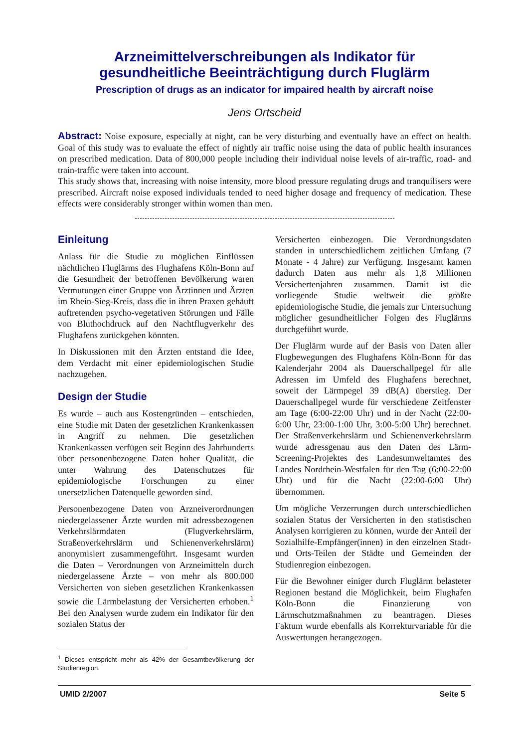Arzneimittelverschreibungen als Indikator für
gesundheitliche Beeinträchtigung durch Fluglärm
Prescription of drugs as an indicator for impaired health by aircraft noise
Jens Ortscheid
Abstract: Noise exposure, especially at night, can be very disturbing and eventually have an effect on health. Goal of this study was to evaluate the effect of nightly air traffic noise using the data of public health insurances on prescribed medication. Data of 800,000 people including their individual noise levels of air-traffic, road- and train-traffic were taken into account.
This study shows that, increasing with noise intensity, more blood pressure regulating drugs and tranquilisers were prescribed. Aircraft noise exposed individuals tended to need higher dosage and frequency of medication. These effects were considerably stronger within women than men.
Einleitung
Anlass für die Studie zu möglichen Einflüssen nächtlichen Fluglärms des Flughafens Köln-Bonn auf die Gesundheit der betroffenen Bevölkerung waren Vermutungen einer Gruppe von Ärztinnen und Ärzten im Rhein-Sieg-Kreis, dass die in ihren Praxen gehäuft auftretenden psycho-vegetativen Störungen und Fälle von Bluthochdruck auf den Nachtflugverkehr des Flughafens zurückgehen könnten.
In Diskussionen mit den Ärzten entstand die Idee, dem Verdacht mit einer epidemiologischen Studie nachzugehen.
Design der Studie
Es wurde – auch aus Kostengründen – entschieden, eine Studie mit Daten der gesetzlichen Krankenkassen in Angriff zu nehmen. Die gesetzlichen Krankenkassen verfügen seit Beginn des Jahrhunderts über personenbezogene Daten hoher Qualität, die unter Wahrung des Datenschutzes für epidemiologische Forschungen zu einer unersetzlichen Datenquelle geworden sind.
Personenbezogene Daten von Arzneiverordnungen niedergelassener Ärzte wurden mit adressbezogenen Verkehrslärmdaten (Flugverkehrslärm, Straßenverkehrslärm und Schienenverkehrslärm) anonymisiert zusammengeführt. Insgesamt wurden die Daten – Verordnungen von Arzneimitteln durch niedergelassene Ärzte – von mehr als 800.000 Versicherten von sieben gesetzlichen Krankenkassen sowie die Lärmbelastung der Versicherten erhoben.<sup>1</sup> Bei den Analysen wurde zudem ein Indikator für den sozialen Status der
<sup>1</sup> Dieses entspricht mehr als 42% der Gesamtbevölkerung der Studienregion.
Versicherten einbezogen. Die Verordnungsdaten standen in unterschiedlichem zeitlichen Umfang (7 Monate - 4 Jahre) zur Verfügung. Insgesamt kamen dadurch Daten aus mehr als 1,8 Millionen Versichertenjahren zusammen. Damit ist die vorliegende Studie weltweit die größte epidemiologische Studie, die jemals zur Untersuchung möglicher gesundheitlicher Folgen des Fluglärms durchgeführt wurde.
Der Fluglärm wurde auf der Basis von Daten aller Flugbewegungen des Flughafens Köln-Bonn für das Kalenderjahr 2004 als Dauerschallpegel für alle Adressen im Umfeld des Flughafens berechnet, soweit der Lärmpegel 39 dB(A) überstieg. Der Dauerschallpegel wurde für verschiedene Zeitfenster am Tage (6:00-22:00 Uhr) und in der Nacht (22:00-6:00 Uhr, 23:00-1:00 Uhr, 3:00-5:00 Uhr) berechnet. Der Straßenverkehrslärm und Schienenverkehrslärm wurde adressgenau aus den Daten des Lärm-Screening-Projektes des Landesumweltamtes des Landes Nordrhein-Westfalen für den Tag (6:00-22:00 Uhr) und für die Nacht (22:00-6:00 Uhr) übernommen.
Um mögliche Verzerrungen durch unterschiedlichen sozialen Status der Versicherten in den statistischen Analysen korrigieren zu können, wurde der Anteil der Sozialhilfe-Empfänger(innen) in den einzelnen Stadt- und Orts-Teilen der Städte und Gemeinden der Studienregion einbezogen.
Für die Bewohner einiger durch Fluglärm belasteter Regionen bestand die Möglichkeit, beim Flughafen Köln-Bonn die Finanzierung von Lärmschutzmaßnahmen zu beantragen. Dieses Faktum wurde ebenfalls als Korrekturvariable für die Auswertungen herangezogen.
UMID 2/2007 Seite 5